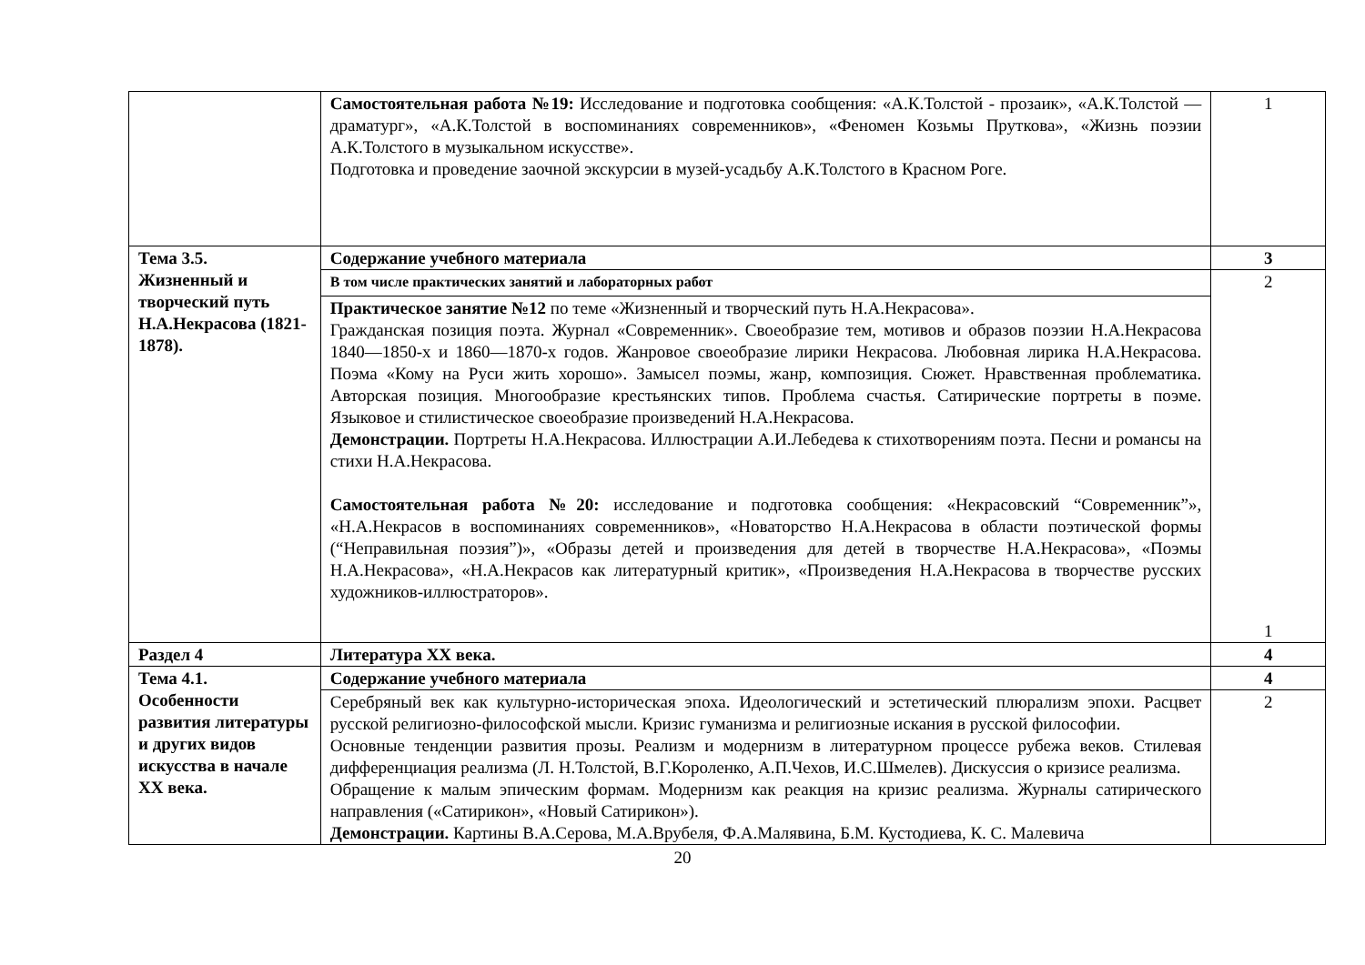| | Самостоятельная работа №19: Исследование и подготовка сообщения: «А.К.Толстой - прозаик», «А.К.Толстой — драматург», «А.К.Толстой в воспоминаниях современников», «Феномен Козьмы Пруткова», «Жизнь поэзии А.К.Толстого в музыкальном искусстве». Подготовка и проведение заочной экскурсии в музей-усадьбу А.К.Толстого в Красном Роге. | 1 |
| Тема 3.5. Жизненный и творческий путь Н.А.Некрасова (1821-1878). | Содержание учебного материала | 3 |
| | В том числе практических занятий и лабораторных работ | 2 1 |
| | Практическое занятие №12 по теме «Жизненный и творческий путь Н.А.Некрасова». Гражданская позиция поэта. Журнал «Современник». Своеобразие тем, мотивов и образов поэзии Н.А.Некрасова 1840—1850-х и 1860—1870-х годов. Жанровое своеобразие лирики Некрасова. Любовная лирика Н.А.Некрасова. Поэма «Кому на Руси жить хорошо». Замысел поэмы, жанр, композиция. Сюжет. Нравственная проблематика. Авторская позиция. Многообразие крестьянских типов. Проблема счастья. Сатирические портреты в поэме. Языковое и стилистическое своеобразие произведений Н.А.Некрасова. Демонстрации. Портреты Н.А.Некрасова. Иллюстрации А.И.Лебедева к стихотворениям поэта. Песни и романсы на стихи Н.А.Некрасова. Самостоятельная работа №20: исследование и подготовка сообщения: «Некрасовский “Современник”», «Н.А.Некрасов в воспоминаниях современников», «Новаторство Н.А.Некрасова в области поэтической формы (“Неправильная поэзия”)», «Образы детей и произведения для детей в творчестве Н.А.Некрасова», «Поэмы Н.А.Некрасова», «Н.А.Некрасов как литературный критик», «Произведения Н.А.Некрасова в творчестве русских художников-иллюстраторов». | |
| Раздел 4 | Литература XX века. | 4 |
| Тема 4.1. Особенности развития литературы и других видов искусства в начале XX века. | Содержание учебного материала | 4 |
| | Серебряный век как культурно-историческая эпоха. Идеологический и эстетический плюрализм эпохи. Расцвет русской религиозно-философской мысли. Кризис гуманизма и религиозные искания в русской философии. Основные тенденции развития прозы. Реализм и модернизм в литературном процессе рубежа веков. Стилевая дифференциация реализма (Л. Н.Толстой, В.Г.Короленко, А.П.Чехов, И.С.Шмелев). Дискуссия о кризисе реализма. Обращение к малым эпическим формам. Модернизм как реакция на кризис реализма. Журналы сатирического направления («Сатирикон», «Новый Сатирикон»). Демонстрации. Картины В.А.Серова, М.А.Врубеля, Ф.А.Малявина, Б.М. Кустодиева, К. С. Малевича | 2 |
20